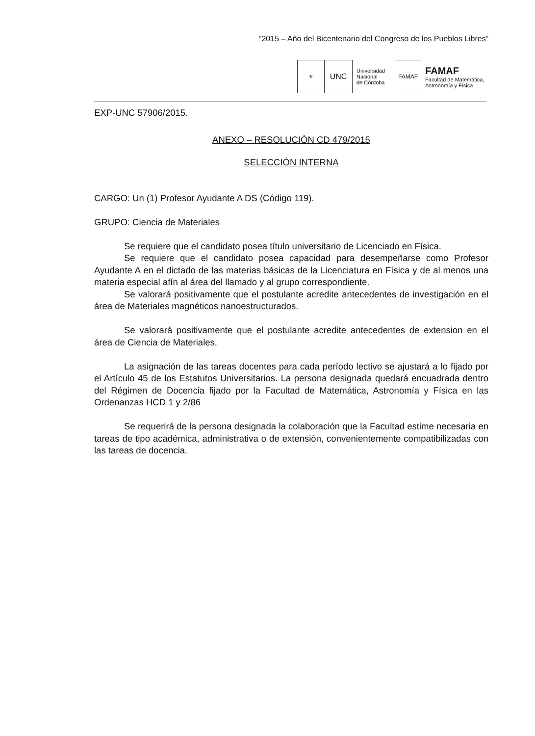“2015 – Año del Bicentenario del Congreso de los Pueblos Libres”
⚜
UNC
Universidad
Nacional
de Córdoba
FAMAF
FAMAF
Facultad de Matemática,
Astronomía y Física
EXP-UNC 57906/2015.
ANEXO – RESOLUCIÓN CD 479/2015
SELECCIÓN INTERNA
CARGO: Un (1) Profesor Ayudante A DS (Código 119).
GRUPO: Ciencia de Materiales
Se requiere que el candidato posea título universitario de Licenciado en Física.
Se requiere que el candidato posea capacidad para desempeñarse como Profesor Ayudante A en el dictado de las materias básicas de la Licenciatura en Física y de al menos una materia especial afín al área del llamado y al grupo correspondiente.
Se valorará positivamente que el postulante acredite antecedentes de investigación en el área de Materiales magnéticos nanoestructurados.
Se valorará positivamente que el postulante acredite antecedentes de extension en el área de Ciencia de Materiales.
La asignación de las tareas docentes para cada período lectivo se ajustará a lo fijado por el Artículo 45 de los Estatutos Universitarios. La persona designada quedará encuadrada dentro del Régimen de Docencia fijado por la Facultad de Matemática, Astronomía y Física en las Ordenanzas HCD 1 y 2/86
Se requerirá de la persona designada la colaboración que la Facultad estime necesaria en tareas de tipo académica, administrativa o de extensión, convenientemente compatibilizadas con las tareas de docencia.